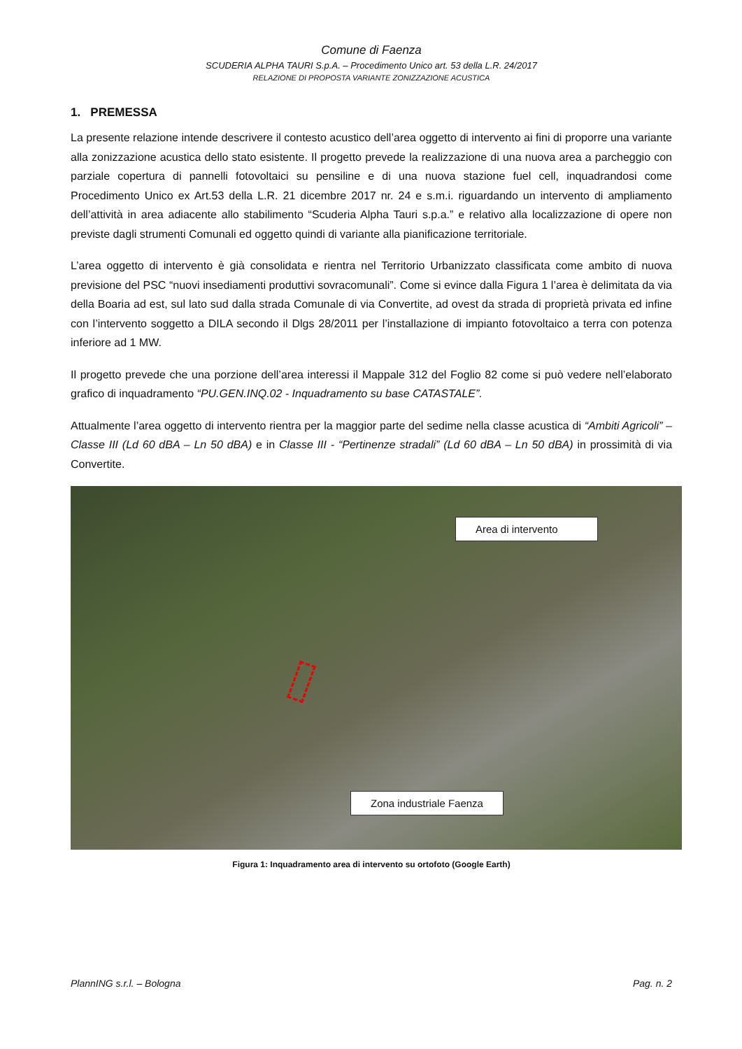Comune di Faenza
SCUDERIA ALPHA TAURI S.p.A. – Procedimento Unico art. 53 della L.R. 24/2017
RELAZIONE DI PROPOSTA VARIANTE ZONIZZAZIONE ACUSTICA
1. PREMESSA
La presente relazione intende descrivere il contesto acustico dell’area oggetto di intervento ai fini di proporre una variante alla zonizzazione acustica dello stato esistente. Il progetto prevede la realizzazione di una nuova area a parcheggio con parziale copertura di pannelli fotovoltaici su pensiline e di una nuova stazione fuel cell, inquadrandosi come Procedimento Unico ex Art.53 della L.R. 21 dicembre 2017 nr. 24 e s.m.i. riguardando un intervento di ampliamento dell’attività in area adiacente allo stabilimento “Scuderia Alpha Tauri s.p.a.” e relativo alla localizzazione di opere non previste dagli strumenti Comunali ed oggetto quindi di variante alla pianificazione territoriale.
L’area oggetto di intervento è già consolidata e rientra nel Territorio Urbanizzato classificata come ambito di nuova previsione del PSC “nuovi insediamenti produttivi sovracomunali”. Come si evince dalla Figura 1 l’area è delimitata da via della Boaria ad est, sul lato sud dalla strada Comunale di via Convertite, ad ovest da strada di proprietà privata ed infine con l’intervento soggetto a DILA secondo il Dlgs 28/2011 per l’installazione di impianto fotovoltaico a terra con potenza inferiore ad 1 MW.
Il progetto prevede che una porzione dell’area interessi il Mappale 312 del Foglio 82 come si può vedere nell’elaborato grafico di inquadramento “PU.GEN.INQ.02 - Inquadramento su base CATASTALE”.
Attualmente l’area oggetto di intervento rientra per la maggior parte del sedime nella classe acustica di “Ambiti Agricoli” – Classe III (Ld 60 dBA – Ln 50 dBA) e in Classe III - “Pertinenze stradali” (Ld 60 dBA – Ln 50 dBA) in prossimità di via Convertite.
Area di intervento
Zona industriale Faenza
Figura 1: Inquadramento area di intervento su ortofoto (Google Earth)
PlannING s.r.l. – Bologna Pag. n. 2